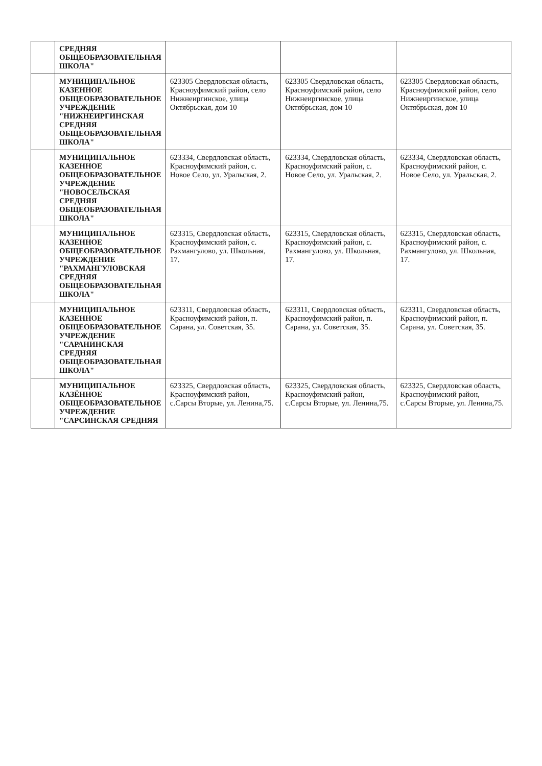| | СРЕДНЯЯ ОБЩЕОБРАЗОВАТЕЛЬНАЯ ШКОЛА" | | | |
| | МУНИЦИПАЛЬНОЕ КАЗЕННОЕ ОБЩЕОБРАЗОВАТЕЛЬНОЕ УЧРЕЖДЕНИЕ "НИЖНЕИРГИНСКАЯ СРЕДНЯЯ ОБЩЕОБРАЗОВАТЕЛЬНАЯ ШКОЛА" | 623305 Свердловская область, Красноуфимский район, село Нижнеиргинское, улица Октябрьская, дом 10 | 623305 Свердловская область, Красноуфимский район, село Нижнеиргинское, улица Октябрьская, дом 10 | 623305 Свердловская область, Красноуфимский район, село Нижнеиргинское, улица Октябрьская, дом 10 |
| | МУНИЦИПАЛЬНОЕ КАЗЕННОЕ ОБЩЕОБРАЗОВАТЕЛЬНОЕ УЧРЕЖДЕНИЕ "НОВОСЕЛЬСКАЯ СРЕДНЯЯ ОБЩЕОБРАЗОВАТЕЛЬНАЯ ШКОЛА" | 623334, Свердловская область, Красноуфимский район, с. Новое Село, ул. Уральская, 2. | 623334, Свердловская область, Красноуфимский район, с. Новое Село, ул. Уральская, 2. | 623334, Свердловская область, Красноуфимский район, с. Новое Село, ул. Уральская, 2. |
| | МУНИЦИПАЛЬНОЕ КАЗЕННОЕ ОБЩЕОБРАЗОВАТЕЛЬНОЕ УЧРЕЖДЕНИЕ "РАХМАНГУЛОВСКАЯ СРЕДНЯЯ ОБЩЕОБРАЗОВАТЕЛЬНАЯ ШКОЛА" | 623315, Свердловская область, Красноуфимский район, с. Рахмангулово, ул. Школьная, 17. | 623315, Свердловская область, Красноуфимский район, с. Рахмангулово, ул. Школьная, 17. | 623315, Свердловская область, Красноуфимский район, с. Рахмангулово, ул. Школьная, 17. |
| | МУНИЦИПАЛЬНОЕ КАЗЕННОЕ ОБЩЕОБРАЗОВАТЕЛЬНОЕ УЧРЕЖДЕНИЕ "САРАНИНСКАЯ СРЕДНЯЯ ОБЩЕОБРАЗОВАТЕЛЬНАЯ ШКОЛА" | 623311, Свердловская область, Красноуфимский район, п. Сарана, ул. Советская, 35. | 623311, Свердловская область, Красноуфимский район, п. Сарана, ул. Советская, 35. | 623311, Свердловская область, Красноуфимский район, п. Сарана, ул. Советская, 35. |
| | МУНИЦИПАЛЬНОЕ КАЗЁННОЕ ОБЩЕОБРАЗОВАТЕЛЬНОЕ УЧРЕЖДЕНИЕ "САРСИНСКАЯ СРЕДНЯЯ | 623325, Свердловская область, Красноуфимский район, с.Сарсы Вторые, ул. Ленина,75. | 623325, Свердловская область, Красноуфимский район, с.Сарсы Вторые, ул. Ленина,75. | 623325, Свердловская область, Красноуфимский район, с.Сарсы Вторые, ул. Ленина,75. |